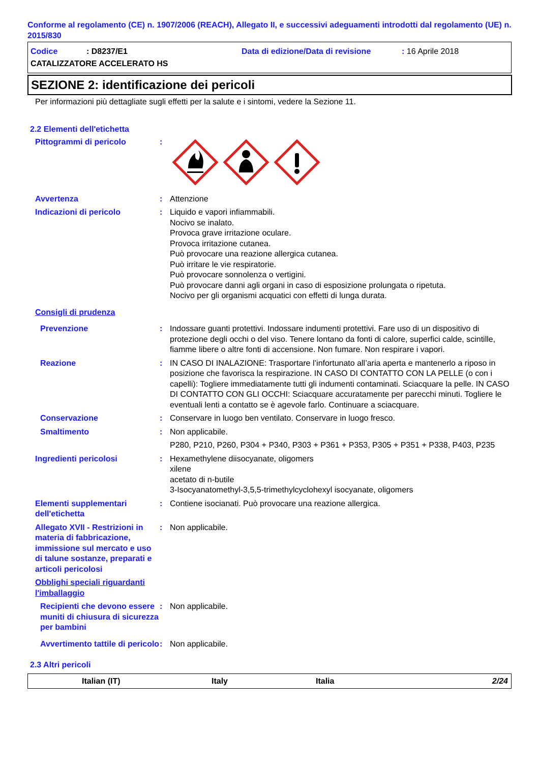Conforme al regolamento (CE) n. 1907/2006 (REACH), Allegato II, e successivi adeguamenti introdotti dal regolamento (UE) n. 2015/830
Codice: D8237/E1 Data di edizione/Data di revisione: 16 Aprile 2018
CATALIZZATORE ACCELERATO HS
SEZIONE 2: identificazione dei pericoli
Per informazioni più dettagliate sugli effetti per la salute e i sintomi, vedere la Sezione 11.
2.2 Elementi dell'etichetta
Pittogrammi di pericolo :
Avvertenza : Attenzione
Indicazioni di pericolo : Liquido e vapori infiammabili.
Nocivo se inalato.
Provoca grave irritazione oculare.
Provoca irritazione cutanea.
Può provocare una reazione allergica cutanea.
Può irritare le vie respiratorie.
Può provocare sonnolenza o vertigini.
Può provocare danni agli organi in caso di esposizione prolungata o ripetuta.
Nocivo per gli organismi acquatici con effetti di lunga durata.
Consigli di prudenza
Prevenzione : Indossare guanti protettivi. Indossare indumenti protettivi. Fare uso di un dispositivo di protezione degli occhi o del viso. Tenere lontano da fonti di calore, superfici calde, scintille, fiamme libere o altre fonti di accensione. Non fumare. Non respirare i vapori.
Reazione : IN CASO DI INALAZIONE: Trasportare l’infortunato all’aria aperta e mantenerlo a riposo in posizione che favorisca la respirazione. IN CASO DI CONTATTO CON LA PELLE (o con i capelli): Togliere immediatamente tutti gli indumenti contaminati. Sciacquare la pelle. IN CASO DI CONTATTO CON GLI OCCHI: Sciacquare accuratamente per parecchi minuti. Togliere le eventuali lenti a contatto se è agevole farlo. Continuare a sciacquare.
Conservazione : Conservare in luogo ben ventilato. Conservare in luogo fresco.
Smaltimento : Non applicabile.
P280, P210, P260, P304 + P340, P303 + P361 + P353, P305 + P351 + P338, P403, P235
Ingredienti pericolosi : Hexamethylene diisocyanate, oligomers
xilene
acetato di n-butile
3-Isocyanatomethyl-3,5,5-trimethylcyclohexyl isocyanate, oligomers
Elementi supplementari dell'etichetta
: Contiene isocianati. Può provocare una reazione allergica.
Allegato XVII - Restrizioni in materia di fabbricazione, immissione sul mercato e uso di talune sostanze, preparati e articoli pericolosi
: Non applicabile.
Obblighi speciali riguardanti l'imballaggio
Recipienti che devono essere muniti di chiusura di sicurezza per bambini
: Non applicabile.
Avvertimento tattile di pericolo
: Non applicabile.
2.3 Altri pericoli
Italian (IT) Italy Italia 2/24